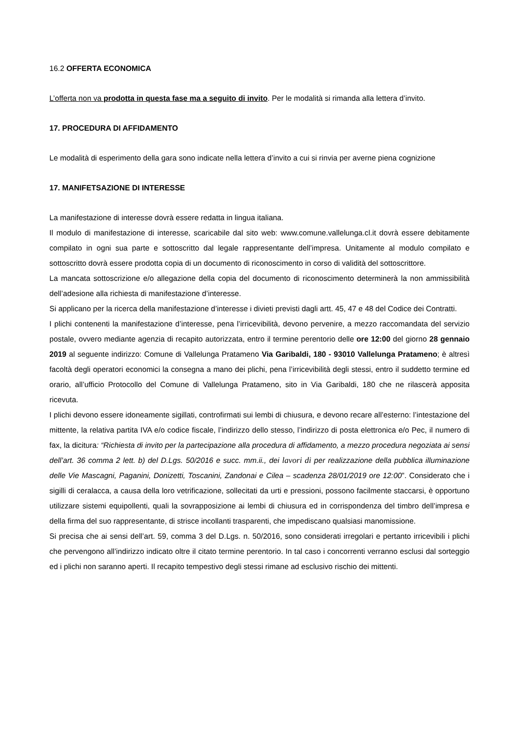16.2 OFFERTA ECONOMICA
L’offerta non va prodotta in questa fase ma a seguito di invito. Per le modalità si rimanda alla lettera d’invito.
17. PROCEDURA DI AFFIDAMENTO
Le modalità di esperimento della gara sono indicate nella lettera d’invito a cui si rinvia per averne piena cognizione
17. MANIFETSAZIONE DI INTERESSE
La manifestazione di interesse dovrà essere redatta in lingua italiana.
Il modulo di manifestazione di interesse, scaricabile dal sito web: www.comune.vallelunga.cl.it dovrà essere debitamente compilato in ogni sua parte e sottoscritto dal legale rappresentante dell’impresa. Unitamente al modulo compilato e sottoscritto dovrà essere prodotta copia di un documento di riconoscimento in corso di validità del sottoscrittore.
La mancata sottoscrizione e/o allegazione della copia del documento di riconoscimento determinerà la non ammissibilità dell’adesione alla richiesta di manifestazione d’interesse.
Si applicano per la ricerca della manifestazione d’interesse i divieti previsti dagli artt. 45, 47 e 48 del Codice dei Contratti.
I plichi contenenti la manifestazione d’interesse, pena l’irricevibilità, devono pervenire, a mezzo raccomandata del servizio postale, ovvero mediante agenzia di recapito autorizzata, entro il termine perentorio delle ore 12:00 del giorno 28 gennaio 2019 al seguente indirizzo: Comune di Vallelunga Pratameno Via Garibaldi, 180 - 93010 Vallelunga Pratameno; è altresì facoltà degli operatori economici la consegna a mano dei plichi, pena l’irricevibilità degli stessi, entro il suddetto termine ed orario, all’ufficio Protocollo del Comune di Vallelunga Pratameno, sito in Via Garibaldi, 180 che ne rilascerà apposita ricevuta.
I plichi devono essere idoneamente sigillati, controfirmati sui lembi di chiusura, e devono recare all’esterno: l’intestazione del mittente, la relativa partita IVA e/o codice fiscale, l’indirizzo dello stesso, l’indirizzo di posta elettronica e/o Pec, il numero di fax, la dicitura: “Richiesta di invito per la partecipazione alla procedura di affidamento, a mezzo procedura negoziata ai sensi dell’art. 36 comma 2 lett. b) del D.Lgs. 50/2016 e succ. mm.ii., dei lavori di per realizzazione della pubblica illuminazione delle Vie Mascagni, Paganini, Donizetti, Toscanini, Zandonai e Cilea – scadenza 28/01/2019 ore 12:00”. Considerato che i sigilli di ceralacca, a causa della loro vetrificazione, sollecitati da urti e pressioni, possono facilmente staccarsi, è opportuno utilizzare sistemi equipollenti, quali la sovrapposizione ai lembi di chiusura ed in corrispondenza del timbro dell’impresa e della firma del suo rappresentante, di strisce incollanti trasparenti, che impediscano qualsiasi manomissione.
Si precisa che ai sensi dell’art. 59, comma 3 del D.Lgs. n. 50/2016, sono considerati irregolari e pertanto irricevibili i plichi che pervengono all’indirizzo indicato oltre il citato termine perentorio. In tal caso i concorrenti verranno esclusi dal sorteggio ed i plichi non saranno aperti. Il recapito tempestivo degli stessi rimane ad esclusivo rischio dei mittenti.